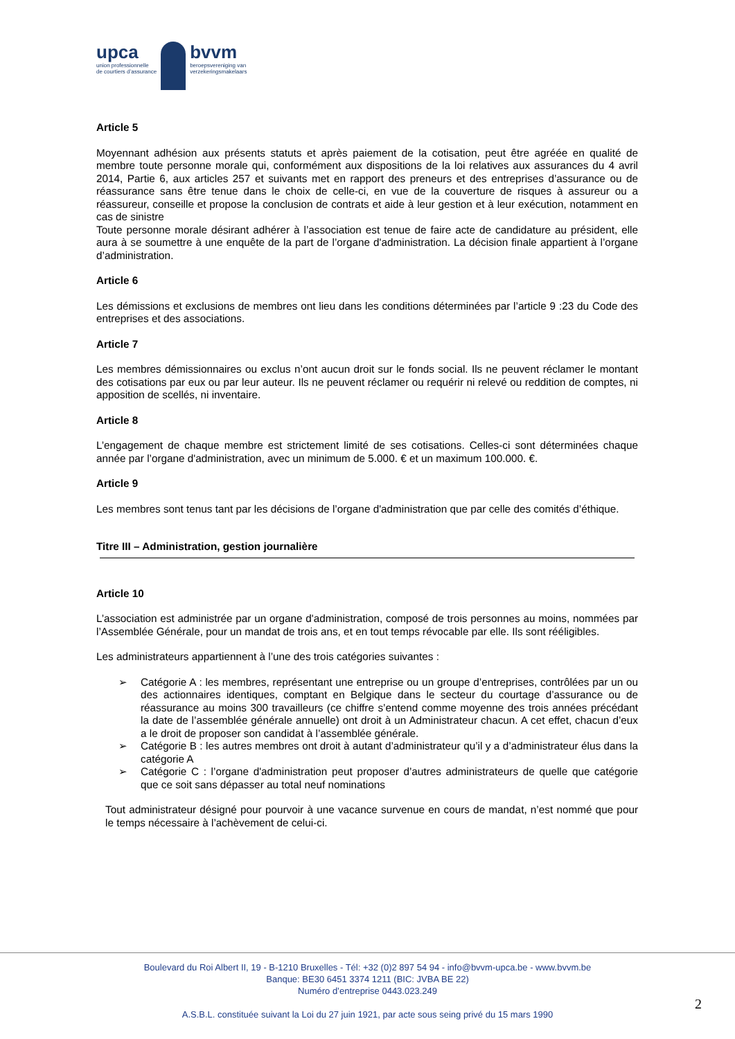upca
union professionnelle
de courtiers d’assurance
bvvm
beroepsvereniging van
verzekeringsmakelaars
Article 5
Moyennant adhésion aux présents statuts et après paiement de la cotisation, peut être agréée en qualité de membre toute personne morale qui, conformément aux dispositions de la loi relatives aux assurances du 4 avril 2014, Partie 6, aux articles 257 et suivants met en rapport des preneurs et des entreprises d’assurance ou de réassurance sans être tenue dans le choix de celle-ci, en vue de la couverture de risques à assureur ou a réassureur, conseille et propose la conclusion de contrats et aide à leur gestion et à leur exécution, notamment en cas de sinistre
Toute personne morale désirant adhérer à l’association est tenue de faire acte de candidature au président, elle aura à se soumettre à une enquête de la part de l’organe d'administration. La décision finale appartient à l’organe d’administration.
Article 6
Les démissions et exclusions de membres ont lieu dans les conditions déterminées par l’article 9 :23 du Code des entreprises et des associations.
Article 7
Les membres démissionnaires ou exclus n’ont aucun droit sur le fonds social. Ils ne peuvent réclamer le montant des cotisations par eux ou par leur auteur. Ils ne peuvent réclamer ou requérir ni relevé ou reddition de comptes, ni apposition de scellés, ni inventaire.
Article 8
L’engagement de chaque membre est strictement limité de ses cotisations. Celles-ci sont déterminées chaque année par l’organe d'administration, avec un minimum de 5.000. € et un maximum 100.000. €.
Article 9
Les membres sont tenus tant par les décisions de l’organe d'administration que par celle des comités d’éthique.
Titre III – Administration, gestion journalière
Article 10
L’association est administrée par un organe d'administration, composé de trois personnes au moins, nommées par l’Assemblée Générale, pour un mandat de trois ans, et en tout temps révocable par elle. Ils sont rééligibles.
Les administrateurs appartiennent à l’une des trois catégories suivantes :
➢ Catégorie A : les membres, représentant une entreprise ou un groupe d’entreprises, contrôlées par un ou des actionnaires identiques, comptant en Belgique dans le secteur du courtage d’assurance ou de réassurance au moins 300 travailleurs (ce chiffre s’entend comme moyenne des trois années précédant la date de l’assemblée générale annuelle) ont droit à un Administrateur chacun. A cet effet, chacun d’eux a le droit de proposer son candidat à l’assemblée générale.
➢ Catégorie B : les autres membres ont droit à autant d’administrateur qu’il y a d’administrateur élus dans la catégorie A
➢ Catégorie C : l’organe d'administration peut proposer d’autres administrateurs de quelle que catégorie que ce soit sans dépasser au total neuf nominations
Tout administrateur désigné pour pourvoir à une vacance survenue en cours de mandat, n’est nommé que pour le temps nécessaire à l’achèvement de celui-ci.
Boulevard du Roi Albert II, 19 - B-1210 Bruxelles - Tél: +32 (0)2 897 54 94 - info@bvvm-upca.be - www.bvvm.be
Banque: BE30 6451 3374 1211 (BIC: JVBA BE 22)
Numéro d’entreprise 0443.023.249
A.S.B.L. constituée suivant la Loi du 27 juin 1921, par acte sous seing privé du 15 mars 1990
2